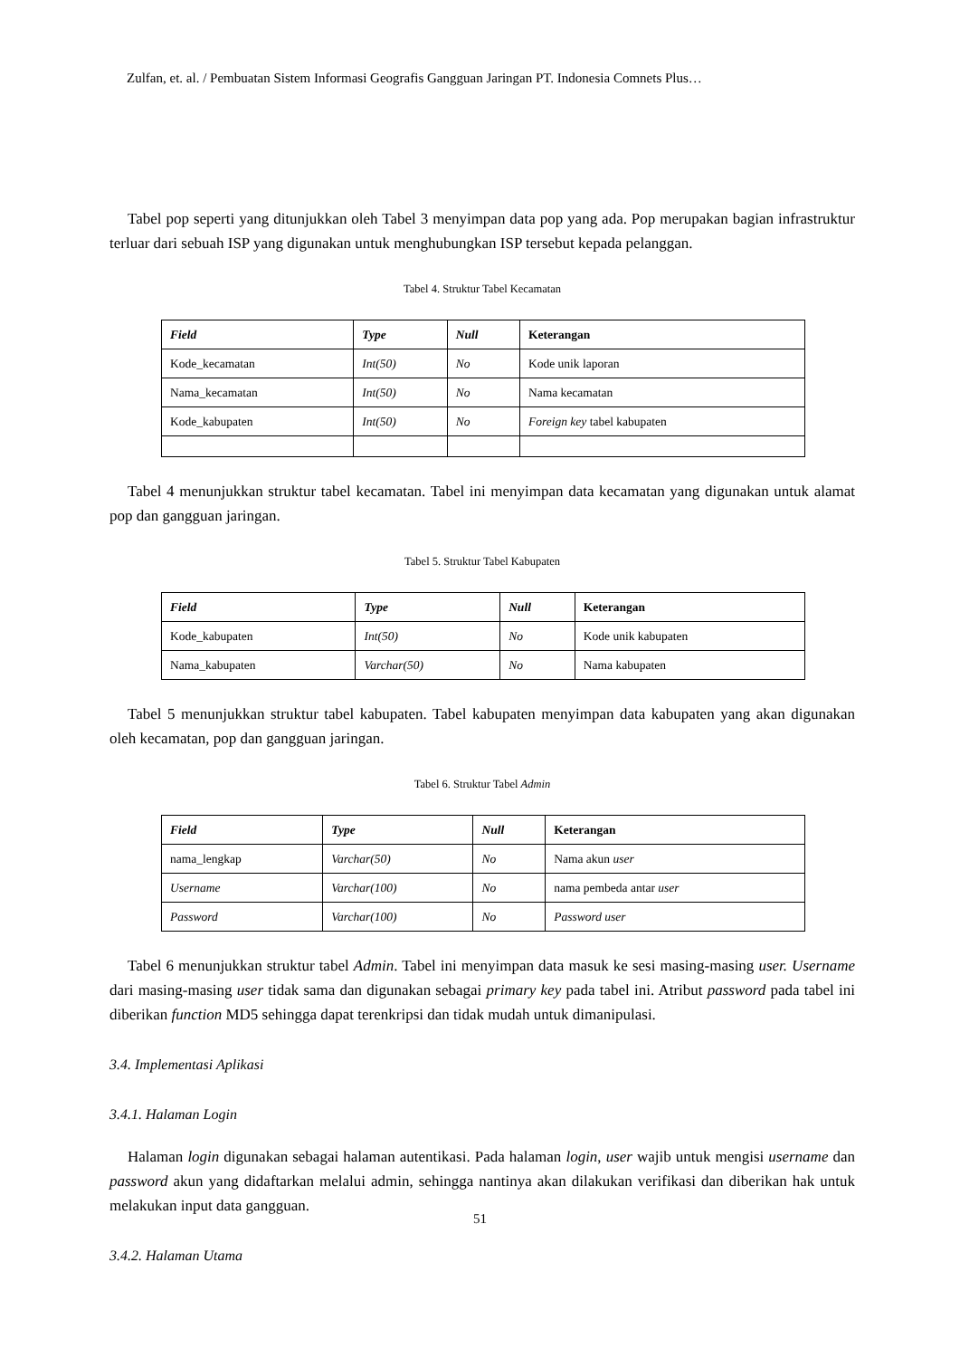Zulfan, et. al. / Pembuatan Sistem Informasi Geografis Gangguan Jaringan PT. Indonesia Comnets Plus…
Tabel pop seperti yang ditunjukkan oleh Tabel 3 menyimpan data pop yang ada. Pop merupakan bagian infrastruktur terluar dari sebuah ISP yang digunakan untuk menghubungkan ISP tersebut kepada pelanggan.
Tabel 4. Struktur Tabel Kecamatan
| Field | Type | Null | Keterangan |
| --- | --- | --- | --- |
| Kode_kecamatan | Int(50) | No | Kode unik laporan |
| Nama_kecamatan | Int(50) | No | Nama kecamatan |
| Kode_kabupaten | Int(50) | No | Foreign key tabel kabupaten |
Tabel 4 menunjukkan struktur tabel kecamatan. Tabel ini menyimpan data kecamatan yang digunakan untuk alamat pop dan gangguan jaringan.
Tabel 5. Struktur Tabel Kabupaten
| Field | Type | Null | Keterangan |
| --- | --- | --- | --- |
| Kode_kabupaten | Int(50) | No | Kode unik kabupaten |
| Nama_kabupaten | Varchar(50) | No | Nama kabupaten |
Tabel 5 menunjukkan struktur tabel kabupaten. Tabel kabupaten menyimpan data kabupaten yang akan digunakan oleh kecamatan, pop dan gangguan jaringan.
Tabel 6. Struktur Tabel Admin
| Field | Type | Null | Keterangan |
| --- | --- | --- | --- |
| nama_lengkap | Varchar(50) | No | Nama akun user |
| Username | Varchar(100) | No | nama pembeda antar user |
| Password | Varchar(100) | No | Password user |
Tabel 6 menunjukkan struktur tabel Admin. Tabel ini menyimpan data masuk ke sesi masing-masing user. Username dari masing-masing user tidak sama dan digunakan sebagai primary key pada tabel ini. Atribut password pada tabel ini diberikan function MD5 sehingga dapat terenkripsi dan tidak mudah untuk dimanipulasi.
3.4. Implementasi Aplikasi
3.4.1. Halaman Login
Halaman login digunakan sebagai halaman autentikasi. Pada halaman login, user wajib untuk mengisi username dan password akun yang didaftarkan melalui admin, sehingga nantinya akan dilakukan verifikasi dan diberikan hak untuk melakukan input data gangguan.
3.4.2. Halaman Utama
51